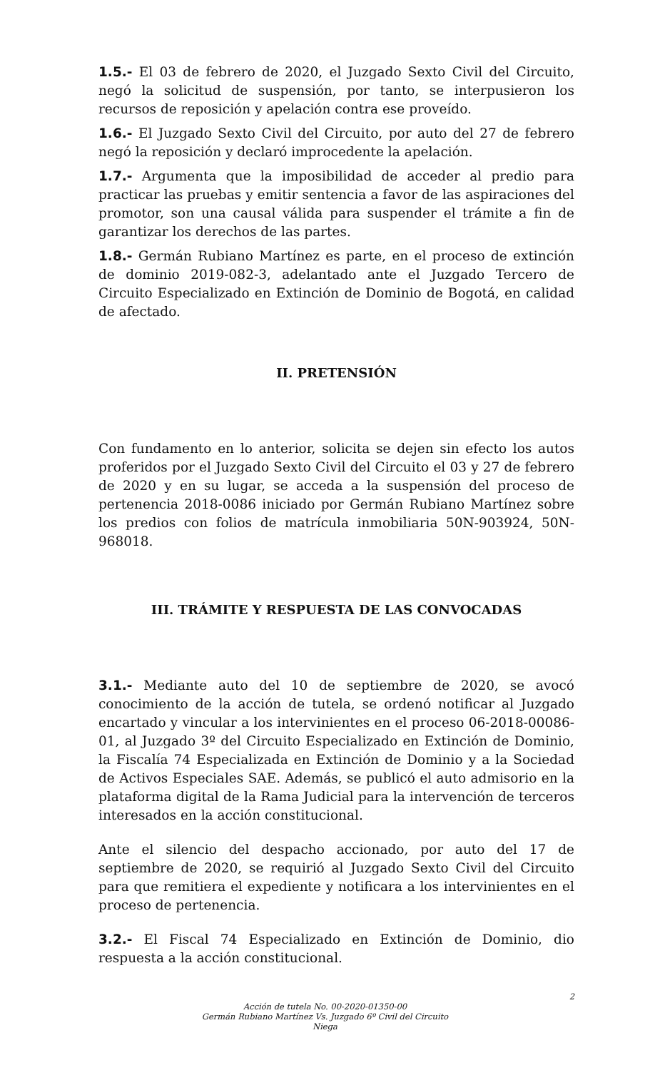1.5.- El 03 de febrero de 2020, el Juzgado Sexto Civil del Circuito, negó la solicitud de suspensión, por tanto, se interpusieron los recursos de reposición y apelación contra ese proveído.
1.6.- El Juzgado Sexto Civil del Circuito, por auto del 27 de febrero negó la reposición y declaró improcedente la apelación.
1.7.- Argumenta que la imposibilidad de acceder al predio para practicar las pruebas y emitir sentencia a favor de las aspiraciones del promotor, son una causal válida para suspender el trámite a fin de garantizar los derechos de las partes.
1.8.- Germán Rubiano Martínez es parte, en el proceso de extinción de dominio 2019-082-3, adelantado ante el Juzgado Tercero de Circuito Especializado en Extinción de Dominio de Bogotá, en calidad de afectado.
II. PRETENSIÓN
Con fundamento en lo anterior, solicita se dejen sin efecto los autos proferidos por el Juzgado Sexto Civil del Circuito el 03 y 27 de febrero de 2020 y en su lugar, se acceda a la suspensión del proceso de pertenencia 2018-0086 iniciado por Germán Rubiano Martínez sobre los predios con folios de matrícula inmobiliaria 50N-903924, 50N-968018.
III. TRÁMITE Y RESPUESTA DE LAS CONVOCADAS
3.1.- Mediante auto del 10 de septiembre de 2020, se avocó conocimiento de la acción de tutela, se ordenó notificar al Juzgado encartado y vincular a los intervinientes en el proceso 06-2018-00086-01, al Juzgado 3º del Circuito Especializado en Extinción de Dominio, la Fiscalía 74 Especializada en Extinción de Dominio y a la Sociedad de Activos Especiales SAE. Además, se publicó el auto admisorio en la plataforma digital de la Rama Judicial para la intervención de terceros interesados en la acción constitucional.
Ante el silencio del despacho accionado, por auto del 17 de septiembre de 2020, se requirió al Juzgado Sexto Civil del Circuito para que remitiera el expediente y notificara a los intervinientes en el proceso de pertenencia.
3.2.- El Fiscal 74 Especializado en Extinción de Dominio, dio respuesta a la acción constitucional.
2
Acción de tutela No. 00-2020-01350-00
Germán Rubiano Martínez Vs. Juzgado 6º Civil del Circuito
Niega